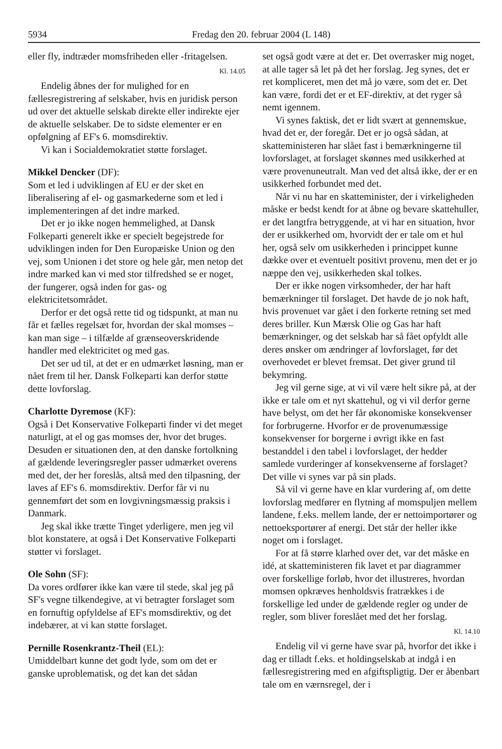5934 Fredag den 20. februar 2004 (L 148)
eller fly, indtræder momsfriheden eller -fritagelsen.
Kl. 14.05
Endelig åbnes der for mulighed for en fællesregistrering af selskaber, hvis en juridisk person ud over det aktuelle selskab direkte eller indirekte ejer de aktuelle selskaber. De to sidste elementer er en opfølgning af EF's 6. momsdirektiv.
Vi kan i Socialdemokratiet støtte forslaget.
Mikkel Dencker (DF):
Som et led i udviklingen af EU er der sket en liberalisering af el- og gasmarkederne som et led i implementeringen af det indre marked.
Det er jo ikke nogen hemmelighed, at Dansk Folkeparti generelt ikke er specielt begejstrede for udviklingen inden for Den Europæiske Union og den vej, som Unionen i det store og hele går, men netop det indre marked kan vi med stor tilfredshed se er noget, der fungerer, også inden for gas- og elektricitetsområdet.
Derfor er det også rette tid og tidspunkt, at man nu får et fælles regelsæt for, hvordan der skal momses – kan man sige – i tilfælde af grænseoverskridende handler med elektricitet og med gas.
Det ser ud til, at det er en udmærket løsning, man er nået frem til her. Dansk Folkeparti kan derfor støtte dette lovforslag.
Charlotte Dyremose (KF):
Også i Det Konservative Folkeparti finder vi det meget naturligt, at el og gas momses der, hvor det bruges. Desuden er situationen den, at den danske fortolkning af gældende leveringsregler passer udmærket overens med det, der her foreslås, altså med den tilpasning, der laves af EF's 6. momsdirektiv. Derfor får vi nu gennemført det som en lovgivningsmæssig praksis i Danmark.
Jeg skal ikke trætte Tinget yderligere, men jeg vil blot konstatere, at også i Det Konservative Folkeparti støtter vi forslaget.
Ole Sohn (SF):
Da vores ordfører ikke kan være til stede, skal jeg på SF's vegne tilkendegive, at vi betragter forslaget som en fornuftig opfyldelse af EF's momsdirektiv, og det indebærer, at vi kan støtte forslaget.
Pernille Rosenkrantz-Theil (EL):
Umiddelbart kunne det godt lyde, som om det er ganske uproblematisk, og det kan det sådan
set også godt være at det er. Det overrasker mig noget, at alle tager så let på det her forslag. Jeg synes, det er ret kompliceret, men det må jo være, som det er. Det kan være, fordi det er et EF-direktiv, at det ryger så nemt igennem.
Vi synes faktisk, det er lidt svært at gennemskue, hvad det er, der foregår. Det er jo også sådan, at skatteministeren har slået fast i bemærkningerne til lovforslaget, at forslaget skønnes med usikkerhed at være provenuneutralt. Man ved det altså ikke, der er en usikkerhed forbundet med det.
Når vi nu har en skatteminister, der i virkeligheden måske er bedst kendt for at åbne og bevare skattehuller, er det langtfra betryggende, at vi har en situation, hvor der er usikkerhed om, hvorvidt der er tale om et hul her, også selv om usikkerheden i princippet kunne dække over et eventuelt positivt provenu, men det er jo næppe den vej, usikkerheden skal tolkes.
Der er ikke nogen virksomheder, der har haft bemærkninger til forslaget. Det havde de jo nok haft, hvis provenuet var gået i den forkerte retning set med deres briller. Kun Mærsk Olie og Gas har haft bemærkninger, og det selskab har så fået opfyldt alle deres ønsker om ændringer af lovforslaget, før det overhovedet er blevet fremsat. Det giver grund til bekymring.
Jeg vil gerne sige, at vi vil være helt sikre på, at der ikke er tale om et nyt skattehul, og vi vil derfor gerne have belyst, om det her får økonomiske konsekvenser for forbrugerne. Hvorfor er de provenumæssige konsekvenser for borgerne i øvrigt ikke en fast bestanddel i den tabel i lovforslaget, der hedder samlede vurderinger af konsekvenserne af forslaget? Det ville vi synes var på sin plads.
Så vil vi gerne have en klar vurdering af, om dette lovforslag medfører en flytning af momspuljen mellem landene, f.eks. mellem lande, der er nettoimportører og nettoeksportører af energi. Det står der heller ikke noget om i forslaget.
For at få større klarhed over det, var det måske en idé, at skatteministeren fik lavet et par diagrammer over forskellige forløb, hvor det illustreres, hvordan momsen opkræves henholdsvis fratrækkes i de forskellige led under de gældende regler og under de regler, som bliver foreslået med det her forslag.
Kl. 14.10
Endelig vil vi gerne have svar på, hvorfor det ikke i dag er tilladt f.eks. et holdingselskab at indgå i en fællesregistrering med en afgiftspligtig. Der er åbenbart tale om en værnsregel, der i